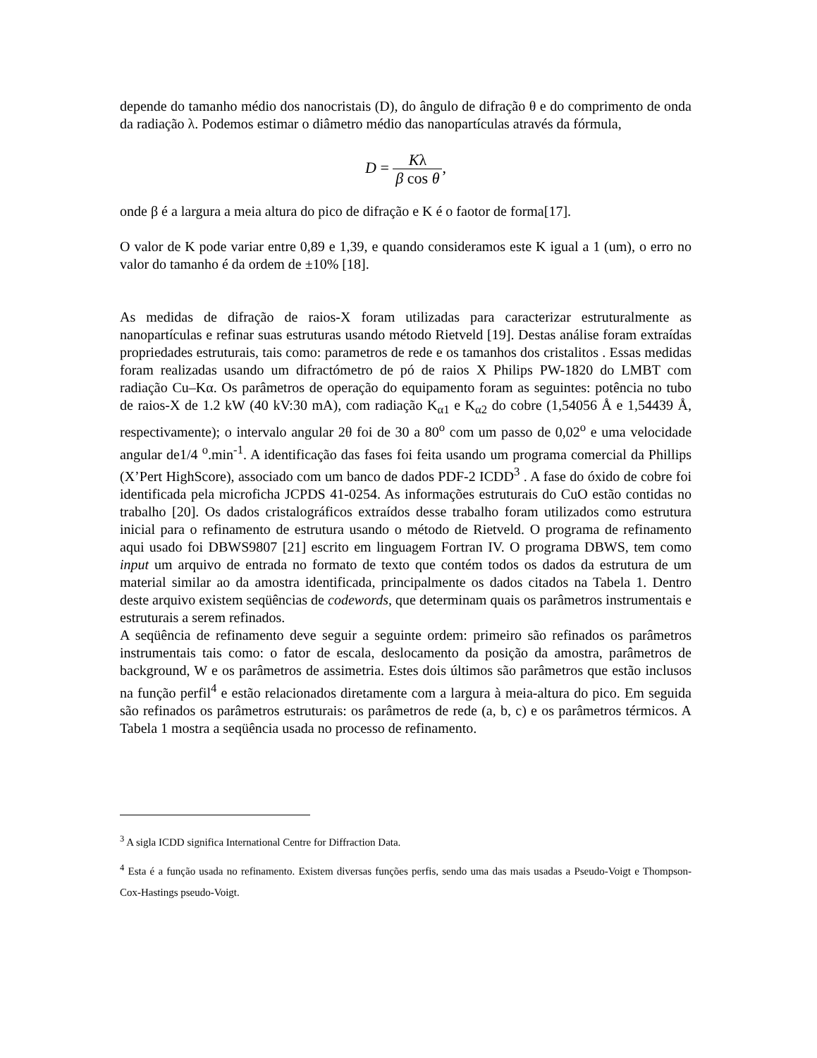depende do tamanho médio dos nanocristais (D), do ângulo de difração θ e do comprimento de onda da radiação λ. Podemos estimar o diâmetro médio das nanopartículas através da fórmula,
D = Kλ β cos θ,
onde β é a largura a meia altura do pico de difração e K é o faotor de forma[17].
O valor de K pode variar entre 0,89 e 1,39, e quando consideramos este K igual a 1 (um), o erro no valor do tamanho é da ordem de ±10% [18].
As medidas de difração de raios-X foram utilizadas para caracterizar estruturalmente as nanopartículas e refinar suas estruturas usando método Rietveld [19]. Destas análise foram extraídas propriedades estruturais, tais como: parametros de rede e os tamanhos dos cristalitos . Essas medidas foram realizadas usando um difractómetro de pó de raios X Philips PW-1820 do LMBT com radiação Cu–Kα. Os parâmetros de operação do equipamento foram as seguintes: potência no tubo de raios-X de 1.2 kW (40 kV:30 mA), com radiação K<sub>α1</sub> e K<sub>α2</sub> do cobre (1,54056 Å e 1,54439 Å, respectivamente); o intervalo angular 2θ foi de 30 a 80<sup>o</sup> com um passo de 0,02<sup>o</sup> e uma velocidade angular de1/4 <sup>o</sup>.min<sup>-1</sup>. A identificação das fases foi feita usando um programa comercial da Phillips (X’Pert HighScore), associado com um banco de dados PDF-2 ICDD<sup>3</sup> . A fase do óxido de cobre foi identificada pela microficha JCPDS 41-0254. As informações estruturais do CuO estão contidas no trabalho [20]. Os dados cristalográficos extraídos desse trabalho foram utilizados como estrutura inicial para o refinamento de estrutura usando o método de Rietveld. O programa de refinamento aqui usado foi DBWS9807 [21] escrito em linguagem Fortran IV. O programa DBWS, tem como input um arquivo de entrada no formato de texto que contém todos os dados da estrutura de um material similar ao da amostra identificada, principalmente os dados citados na Tabela 1. Dentro deste arquivo existem seqüências de codewords, que determinam quais os parâmetros instrumentais e estruturais a serem refinados.
A seqüência de refinamento deve seguir a seguinte ordem: primeiro são refinados os parâmetros instrumentais tais como: o fator de escala, deslocamento da posição da amostra, parâmetros de background, W e os parâmetros de assimetria. Estes dois últimos são parâmetros que estão inclusos na função perfil<sup>4</sup> e estão relacionados diretamente com a largura à meia-altura do pico. Em seguida são refinados os parâmetros estruturais: os parâmetros de rede (a, b, c) e os parâmetros térmicos. A Tabela 1 mostra a seqüência usada no processo de refinamento.
<sup>3</sup> A sigla ICDD significa International Centre for Diffraction Data.
<sup>4</sup> Esta é a função usada no refinamento. Existem diversas funções perfis, sendo uma das mais usadas a Pseudo-Voigt e Thompson-Cox-Hastings pseudo-Voigt.